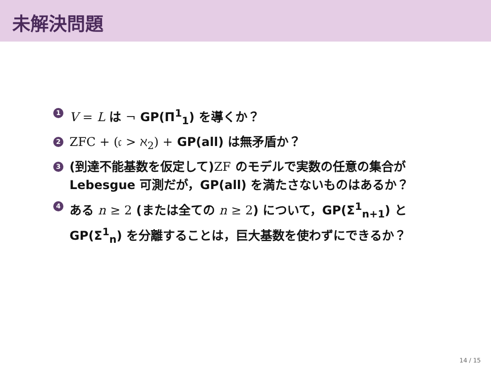未解決問題
1 V = L は ¬ GP(Π<sup>1</sup><sub>1</sub>) を導くか？
2 ZFC + (𝔠 > ℵ<sub>2</sub>) + GP(all) は無矛盾か？
3 (到達不能基数を仮定して)ZF のモデルで実数の任意の集合が Lebesgue 可測だが，GP(all) を満たさないものはあるか？
4 ある n ≥ 2 (または全ての n ≥ 2) について，GP(Σ<sup>1</sup><sub>n+1</sub>) と GP(Σ<sup>1</sup><sub>n</sub>) を分離することは，巨大基数を使わずにできるか？
14 / 15